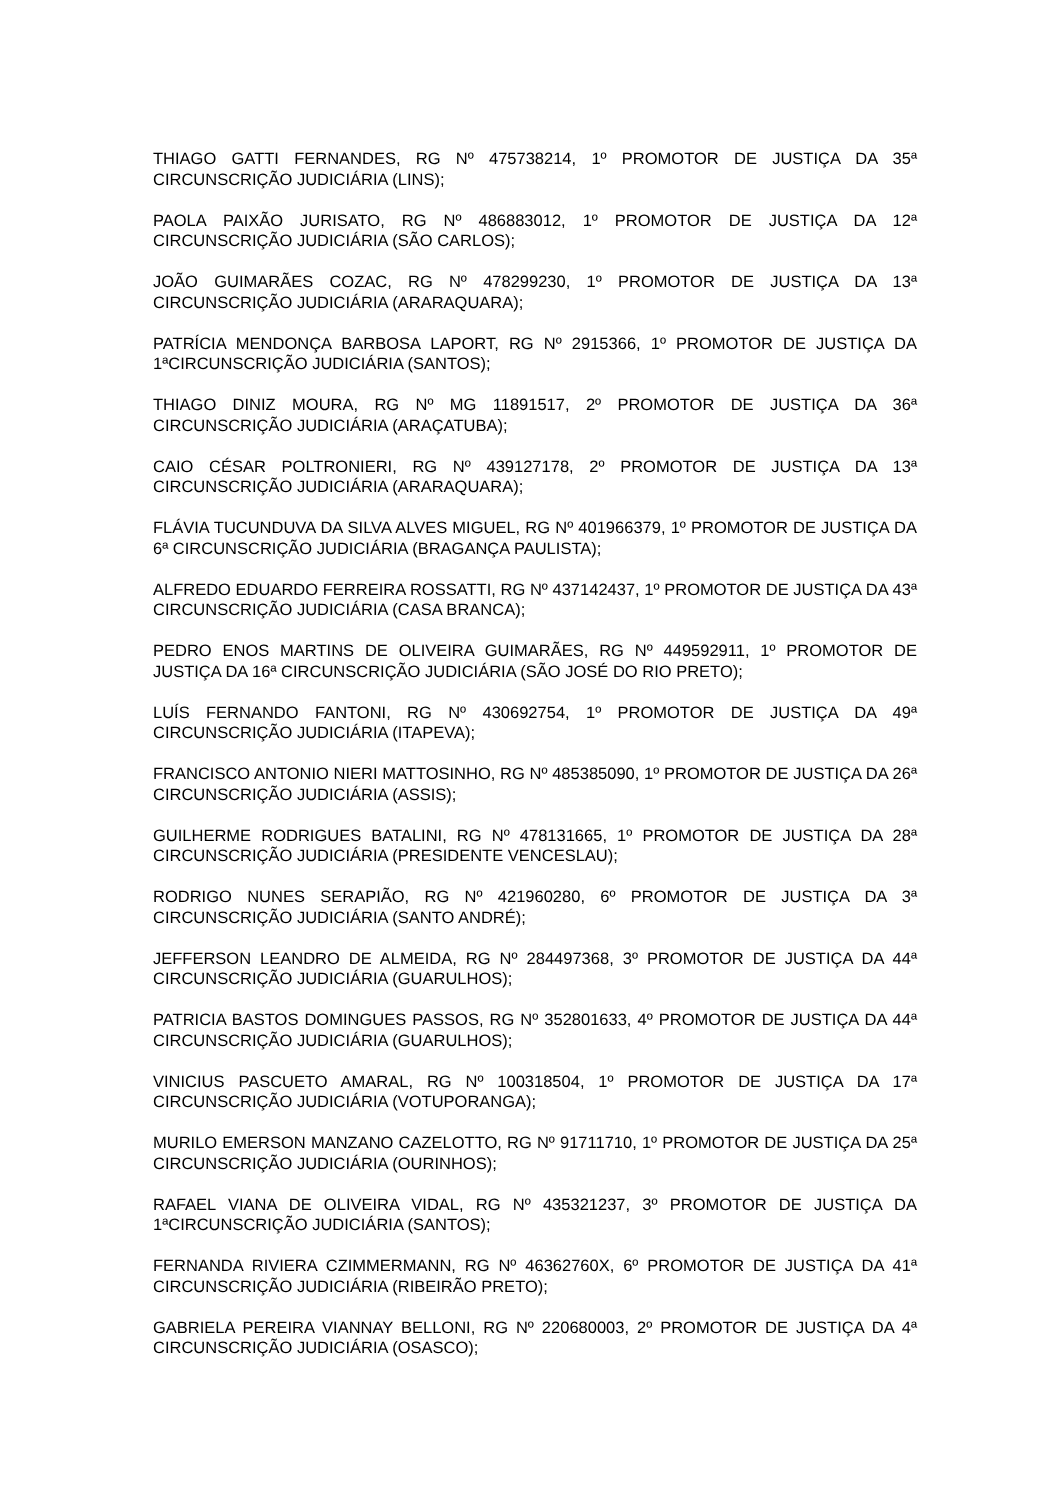THIAGO GATTI FERNANDES, RG Nº 475738214, 1º PROMOTOR DE JUSTIÇA DA 35ª CIRCUNSCRIÇÃO JUDICIÁRIA (LINS);
PAOLA PAIXÃO JURISATO, RG Nº 486883012, 1º PROMOTOR DE JUSTIÇA DA 12ª CIRCUNSCRIÇÃO JUDICIÁRIA (SÃO CARLOS);
JOÃO GUIMARÃES COZAC, RG Nº 478299230, 1º PROMOTOR DE JUSTIÇA DA 13ª CIRCUNSCRIÇÃO JUDICIÁRIA (ARARAQUARA);
PATRÍCIA MENDONÇA BARBOSA LAPORT, RG Nº 2915366, 1º PROMOTOR DE JUSTIÇA DA 1ªCIRCUNSCRIÇÃO JUDICIÁRIA (SANTOS);
THIAGO DINIZ MOURA, RG Nº MG 11891517, 2º PROMOTOR DE JUSTIÇA DA 36ª CIRCUNSCRIÇÃO JUDICIÁRIA (ARAÇATUBA);
CAIO CÉSAR POLTRONIERI, RG Nº 439127178, 2º PROMOTOR DE JUSTIÇA DA 13ª CIRCUNSCRIÇÃO JUDICIÁRIA (ARARAQUARA);
FLÁVIA TUCUNDUVA DA SILVA ALVES MIGUEL, RG Nº 401966379, 1º PROMOTOR DE JUSTIÇA DA 6ª CIRCUNSCRIÇÃO JUDICIÁRIA (BRAGANÇA PAULISTA);
ALFREDO EDUARDO FERREIRA ROSSATTI, RG Nº 437142437, 1º PROMOTOR DE JUSTIÇA DA 43ª CIRCUNSCRIÇÃO JUDICIÁRIA (CASA BRANCA);
PEDRO ENOS MARTINS DE OLIVEIRA GUIMARÃES, RG Nº 449592911, 1º PROMOTOR DE JUSTIÇA DA 16ª CIRCUNSCRIÇÃO JUDICIÁRIA (SÃO JOSÉ DO RIO PRETO);
LUÍS FERNANDO FANTONI, RG Nº 430692754, 1º PROMOTOR DE JUSTIÇA DA 49ª CIRCUNSCRIÇÃO JUDICIÁRIA (ITAPEVA);
FRANCISCO ANTONIO NIERI MATTOSINHO, RG Nº 485385090, 1º PROMOTOR DE JUSTIÇA DA 26ª CIRCUNSCRIÇÃO JUDICIÁRIA (ASSIS);
GUILHERME RODRIGUES BATALINI, RG Nº 478131665, 1º PROMOTOR DE JUSTIÇA DA 28ª CIRCUNSCRIÇÃO JUDICIÁRIA (PRESIDENTE VENCESLAU);
RODRIGO NUNES SERAPIÃO, RG Nº 421960280, 6º PROMOTOR DE JUSTIÇA DA 3ª CIRCUNSCRIÇÃO JUDICIÁRIA (SANTO ANDRÉ);
JEFFERSON LEANDRO DE ALMEIDA, RG Nº 284497368, 3º PROMOTOR DE JUSTIÇA DA 44ª CIRCUNSCRIÇÃO JUDICIÁRIA (GUARULHOS);
PATRICIA BASTOS DOMINGUES PASSOS, RG Nº 352801633, 4º PROMOTOR DE JUSTIÇA DA 44ª CIRCUNSCRIÇÃO JUDICIÁRIA (GUARULHOS);
VINICIUS PASCUETO AMARAL, RG Nº 100318504, 1º PROMOTOR DE JUSTIÇA DA 17ª CIRCUNSCRIÇÃO JUDICIÁRIA (VOTUPORANGA);
MURILO EMERSON MANZANO CAZELOTTO, RG Nº 91711710, 1º PROMOTOR DE JUSTIÇA DA 25ª CIRCUNSCRIÇÃO JUDICIÁRIA (OURINHOS);
RAFAEL VIANA DE OLIVEIRA VIDAL, RG Nº 435321237, 3º PROMOTOR DE JUSTIÇA DA 1ªCIRCUNSCRIÇÃO JUDICIÁRIA (SANTOS);
FERNANDA RIVIERA CZIMMERMANN, RG Nº 46362760X, 6º PROMOTOR DE JUSTIÇA DA 41ª CIRCUNSCRIÇÃO JUDICIÁRIA (RIBEIRÃO PRETO);
GABRIELA PEREIRA VIANNAY BELLONI, RG Nº 220680003, 2º PROMOTOR DE JUSTIÇA DA 4ª CIRCUNSCRIÇÃO JUDICIÁRIA (OSASCO);